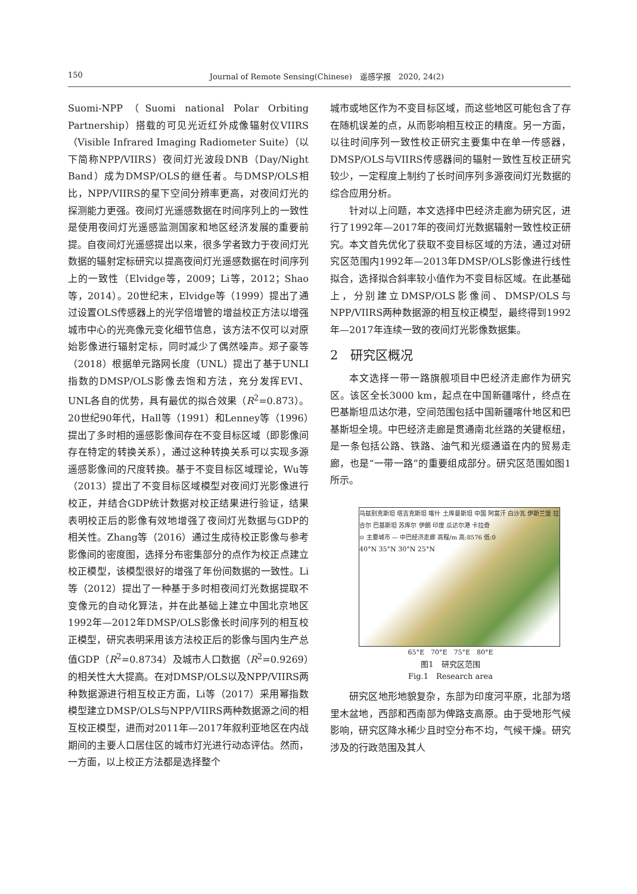150 Journal of Remote Sensing(Chinese)　遥感学报　2020, 24(2)
Suomi-NPP（Suomi national Polar Orbiting Partnership）搭载的可见光近红外成像辐射仪VIIRS（Visible Infrared Imaging Radiometer Suite）（以下简称NPP/VIIRS）夜间灯光波段DNB（Day/Night Band）成为DMSP/OLS的继任者。与DMSP/OLS相比，NPP/VIIRS的星下空间分辨率更高，对夜间灯光的探测能力更强。夜间灯光遥感数据在时间序列上的一致性是使用夜间灯光遥感监测国家和地区经济发展的重要前提。自夜间灯光遥感提出以来，很多学者致力于夜间灯光数据的辐射定标研究以提高夜间灯光遥感数据在时间序列上的一致性（Elvidge等，2009；Li等，2012；Shao等，2014）。20世纪末，Elvidge等（1999）提出了通过设置OLS传感器上的光学倍增管的增益校正方法以增强城市中心的光亮像元变化细节信息，该方法不仅可以对原始影像进行辐射定标，同时减少了偶然噪声。郑子豪等（2018）根据单元路网长度（UNL）提出了基于UNLI指数的DMSP/OLS影像去饱和方法，充分发挥EVI、UNL各自的优势，具有最优的拟合效果（R<sup>2</sup>=0.873）。20世纪90年代，Hall等（1991）和Lenney等（1996）提出了多时相的遥感影像间存在不变目标区域（即影像间存在特定的转换关系），通过这种转换关系可以实现多源遥感影像间的尺度转换。基于不变目标区域理论，Wu等（2013）提出了不变目标区域模型对夜间灯光影像进行校正，并结合GDP统计数据对校正结果进行验证，结果表明校正后的影像有效地增强了夜间灯光数据与GDP的相关性。Zhang等（2016）通过生成待校正影像与参考影像间的密度图，选择分布密集部分的点作为校正点建立校正模型，该模型很好的增强了年份间数据的一致性。Li等（2012）提出了一种基于多时相夜间灯光数据提取不变像元的自动化算法，并在此基础上建立中国北京地区1992年—2012年DMSP/OLS影像长时间序列的相互校正模型，研究表明采用该方法校正后的影像与国内生产总值GDP（R<sup>2</sup>=0.8734）及城市人口数据（R<sup>2</sup>=0.9269）的相关性大大提高。在对DMSP/OLS以及NPP/VIIRS两种数据源进行相互校正方面，Li等（2017）采用幂指数模型建立DMSP/OLS与NPP/VIIRS两种数据源之间的相互校正模型，进而对2011年—2017年叙利亚地区在内战期间的主要人口居住区的城市灯光进行动态评估。然而，一方面，以上校正方法都是选择整个
城市或地区作为不变目标区域，而这些地区可能包含了存在随机误差的点，从而影响相互校正的精度。另一方面，以往时间序列一致性校正研究主要集中在单一传感器，DMSP/OLS与VIIRS传感器间的辐射一致性互校正研究较少，一定程度上制约了长时间序列多源夜间灯光数据的综合应用分析。
针对以上问题，本文选择中巴经济走廊为研究区，进行了1992年—2017年的夜间灯光数据辐射一致性校正研究。本文首先优化了获取不变目标区域的方法，通过对研究区范围内1992年—2013年DMSP/OLS影像进行线性拟合，选择拟合斜率较小值作为不变目标区域。在此基础上，分别建立DMSP/OLS影像间、DMSP/OLS与NPP/VIIRS两种数据源的相互校正模型，最终得到1992年—2017年连续一致的夜间灯光影像数据集。
2　研究区概况
本文选择一带一路旗舰项目中巴经济走廊作为研究区。该区全长3000 km，起点在中国新疆喀什，终点在巴基斯坦瓜达尔港，空间范围包括中国新疆喀什地区和巴基斯坦全境。中巴经济走廊是贯通南北丝路的关键枢纽，是一条包括公路、铁路、油气和光缆通道在内的贸易走廊，也是“一带一路”的重要组成部分。研究区范围如图1所示。
乌兹别克斯坦 塔吉克斯坦 喀什 土库曼斯坦 中国 阿富汗 白沙瓦 伊斯兰堡 拉合尔 巴基斯坦 苏库尔 伊朗 印度 瓜达尔港 卡拉奇
⊙ 主要城市 — 中巴经济走廊 高程/m 高:8576 低:0
40°N 35°N 30°N 25°N
65°E　70°E　75°E　80°E
图1　研究区范围
Fig.1　Research area
研究区地形地貌复杂，东部为印度河平原，北部为塔里木盆地，西部和西南部为俾路支高原。由于受地形气候影响，研究区降水稀少且时空分布不均，气候干燥。研究涉及的行政范围及其人